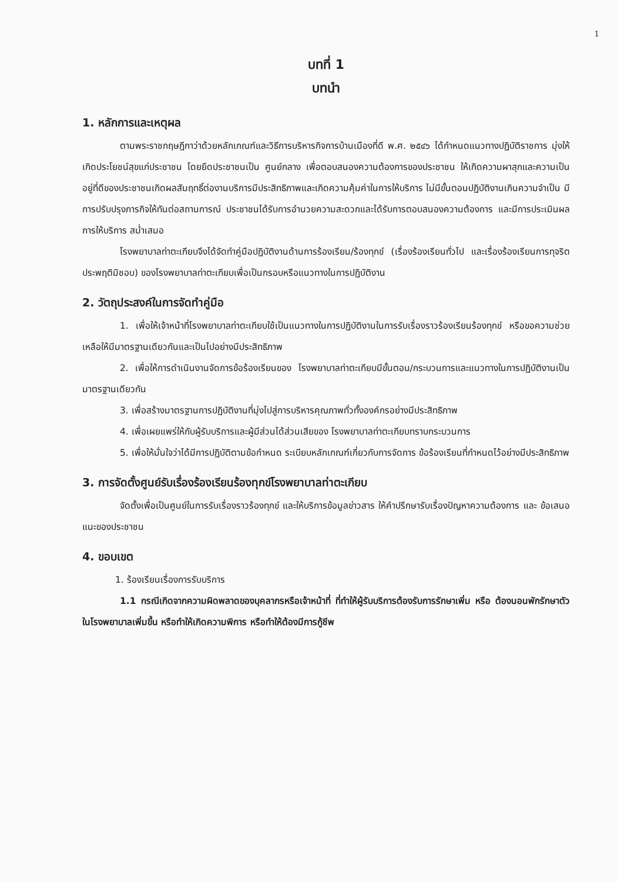1
บทที่ 1
บทนำ
1. หลักการและเหตุผล
ตามพระราชกฤษฎีกาว่าด้วยหลักเกณฑ์และวิธีการบริหารกิจการบ้านเมืองที่ดี พ.ศ. ๒๕๔๖ ได้กำหนดแนวทางปฏิบัติราชการ มุ่งให้เกิดประโยชน์สุขแก่ประชาชน โดยยึดประชาชนเป็น ศูนย์กลาง เพื่อตอบสนองความต้องการของประชาชน ให้เกิดความผาสุกและความเป็นอยู่ที่ดีของประชาชนเกิดผลสัมฤทธิ์ต่องานบริการมีประสิทธิภาพและเกิดความคุ้มค่าในการให้บริการ ไม่มีขั้นตอนปฏิบัติงานเกินความจำเป็น มีการปรับปรุงภารกิจให้ทันต่อสถานการณ์ ประชาชนได้รับการอำนวยความสะดวกและได้รับการตอบสนองความต้องการ และมีการประเมินผลการให้บริการ สม่ำเสมอ
โรงพยาบาลท่าตะเกียบจึงได้จัดทำคู่มือปฏิบัติงานด้านการร้องเรียน/ร้องทุกข์ (เรื่องร้องเรียนทั่วไป และเรื่องร้องเรียนการทุจริตประพฤติมิชอบ) ของโรงพยาบาลท่าตะเกียบเพื่อเป็นกรอบหรือแนวทางในการปฏิบัติงาน
2. วัตถุประสงค์ในการจัดทำคู่มือ
1. เพื่อให้เจ้าหน้าที่โรงพยาบาลท่าตะเกียบใช้เป็นแนวทางในการปฏิบัติงานในการรับเรื่องราวร้องเรียนร้องทุกข์ หรือขอความช่วยเหลือให้มีมาตรฐานเดียวกันและเป็นไปอย่างมีประสิทธิภาพ
2. เพื่อให้การดำเนินงานจัดการข้อร้องเรียนของ โรงพยาบาลท่าตะเกียบมีขั้นตอน/กระบวนการและแนวทางในการปฏิบัติงานเป็นมาตรฐานเดียวกัน
3. เพื่อสร้างมาตรฐานการปฏิบัติงานที่มุ่งไปสู่การบริหารคุณภาพทั่วทั้งองค์กรอย่างมีประสิทธิภาพ
4. เพื่อเผยแพร่ให้กับผู้รับบริการและผู้มีส่วนได้ส่วนเสียของ โรงพยาบาลท่าตะเกียบทราบกระบวนการ
5. เพื่อให้มั่นใจว่าได้มีการปฏิบัติตามข้อกำหนด ระเบียบหลักเกณฑ์เกี่ยวกับการจัดการ ข้อร้องเรียนที่กำหนดไว้อย่างมีประสิทธิภาพ
3. การจัดตั้งศูนย์รับเรื่องร้องเรียนร้องทุกข์โรงพยาบาลท่าตะเกียบ
จัดตั้งเพื่อเป็นศูนย์ในการรับเรื่องราวร้องทุกข์ และให้บริการข้อมูลข่าวสาร ให้คำปรึกษารับเรื่องปัญหาความต้องการ และ ข้อเสนอแนะของประชาชน
4. ขอบเขต
1. ร้องเรียนเรื่องการรับบริการ
1.1 กรณีเกิดจากความผิดพลาดของบุคลากรหรือเจ้าหน้าที่ ที่ทำให้ผู้รับบริการต้องรับการรักษาเพิ่ม หรือ ต้องนอนพักรักษาตัวในโรงพยาบาลเพิ่มขึ้น หรือทำให้เกิดความพิการ หรือทำให้ต้องมีการกู้ชีพ